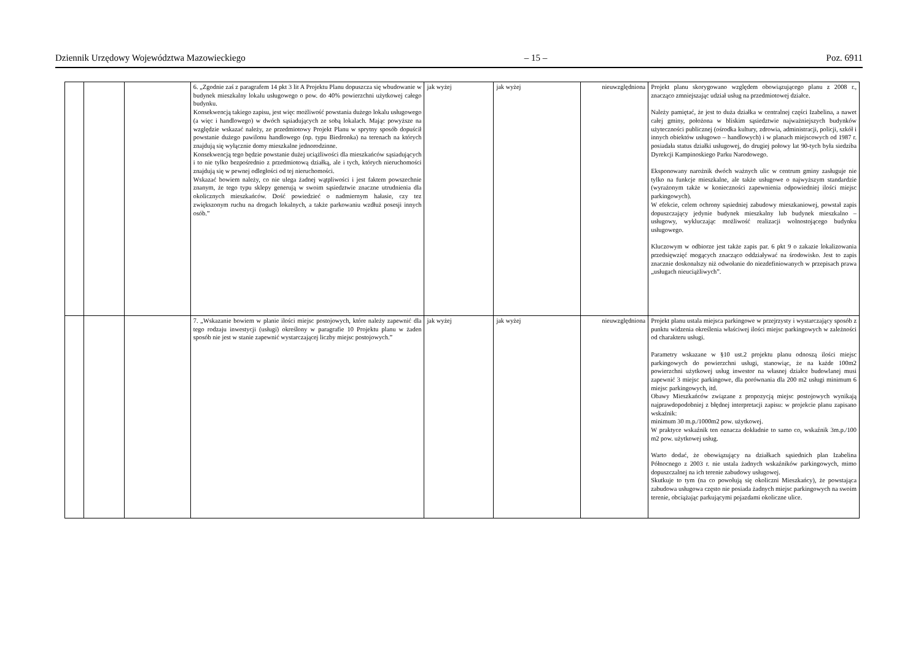Dziennik Urzędowy Województwa Mazowieckiego – 15 – Poz. 6911
| | | | 6. „Zgodnie zaś z paragrafem 14 pkt 3 lit A Projektu Planu dopuszcza się wbudowanie w budynek mieszkalny lokalu usługowego o pow. do 40% powierzchni użytkowej całego budynku. Konsekwencją takiego zapisu, jest więc możliwość powstania dużego lokalu usługowego (a więc i handlowego) w dwóch sąsiadujących ze sobą lokalach. Mając powyższe na względzie wskazać należy, ze przedmiotowy Projekt Planu w sprytny sposób dopuścił powstanie dużego pawilonu handlowego (np. typu Biedronka) na terenach na których znajdują się wyłącznie domy mieszkalne jednorodzinne. Konsekwencją tego będzie powstanie dużej uciążliwości dla mieszkańców sąsiadujących i to nie tylko bezpośrednio z przedmiotową działką, ale i tych, których nieruchomości znajdują się w pewnej odległości od tej nieruchomości. Wskazać bowiem należy, co nie ulega żadnej wątpliwości i jest faktem powszechnie znanym, że tego typu sklepy generują w swoim sąsiedztwie znaczne utrudnienia dla okolicznych mieszkańców. Dość powiedzieć o nadmiernym hałasie, czy tez zwiększonym ruchu na drogach lokalnych, a także parkowaniu wzdłuż posesji innych osób.” | jak wyżej | jak wyżej | nieuwzględniona | Projekt planu skorygowano względem obowiązującego planu z 2008 r., znacząco zmniejszając udział usług na przedmiotowej działce. Należy pamiętać, że jest to duża działka w centralnej części Izabelina, a nawet całej gminy, położona w bliskim sąsiedztwie najważniejszych budynków użyteczności publicznej (ośrodka kultury, zdrowia, administracji, policji, szkół i innych obiektów usługowo – handlowych) i w planach miejscowych od 1987 r. posiadała status działki usługowej, do drugiej połowy lat 90-tych była siedziba Dyrekcji Kampinoskiego Parku Narodowego. Eksponowany narożnik dwóch ważnych ulic w centrum gminy zasługuje nie tylko na funkcje mieszkalne, ale także usługowe o najwyższym standardzie (wyrażonym także w konieczności zapewnienia odpowiedniej ilości miejsc parkingowych). W efekcie, celem ochrony sąsiedniej zabudowy mieszkaniowej, powstał zapis dopuszczający jedynie budynek mieszkalny lub budynek mieszkalno – usługowy, wykluczając możliwość realizacji wolnostojącego budynku usługowego. Kluczowym w odbiorze jest także zapis par. 6 pkt 9 o zakazie lokalizowania przedsięwzięć mogących znacząco oddziaływać na środowisko. Jest to zapis znacznie doskonalszy niż odwołanie do niezdefiniowanych w przepisach prawa „usługach nieuciążliwych”. |
| | | | 7. „Wskazanie bowiem w planie ilości miejsc postojowych, które należy zapewnić dla tego rodzaju inwestycji (usługi) określony w paragrafie 10 Projektu planu w żaden sposób nie jest w stanie zapewnić wystarczającej liczby miejsc postojowych.” | jak wyżej | jak wyżej | nieuwzględniona | Projekt planu ustala miejsca parkingowe w przejrzysty i wystarczający sposób z punktu widzenia określenia właściwej ilości miejsc parkingowych w zależności od charakteru usługi. Parametry wskazane w §10 ust.2 projektu planu odnoszą ilości miejsc parkingowych do powierzchni usługi, stanowiąc, że na każde 100m2 powierzchni użytkowej usług inwestor na własnej działce budowlanej musi zapewnić 3 miejsc parkingowe, dla porównania dla 200 m2 usługi minimum 6 miejsc parkingowych, itd. Obawy Mieszkańców związane z propozycją miejsc postojowych wynikają najprawdopodobniej z błędnej interpretacji zapisu: w projekcie planu zapisano wskaźnik: minimum 30 m.p./1000m2 pow. użytkowej. W praktyce wskaźnik ten oznacza dokładnie to samo co, wskaźnik 3m.p./100 m2 pow. użytkowej usług. Warto dodać, że obowiązujący na działkach sąsiednich plan Izabelina Północnego z 2003 r. nie ustala żadnych wskaźników parkingowych, mimo dopuszczalnej na ich terenie zabudowy usługowej. Skutkuje to tym (na co powołują się okoliczni Mieszkańcy), że powstająca zabudowa usługowa często nie posiada żadnych miejsc parkingowych na swoim terenie, obciążając parkującymi pojazdami okoliczne ulice. |